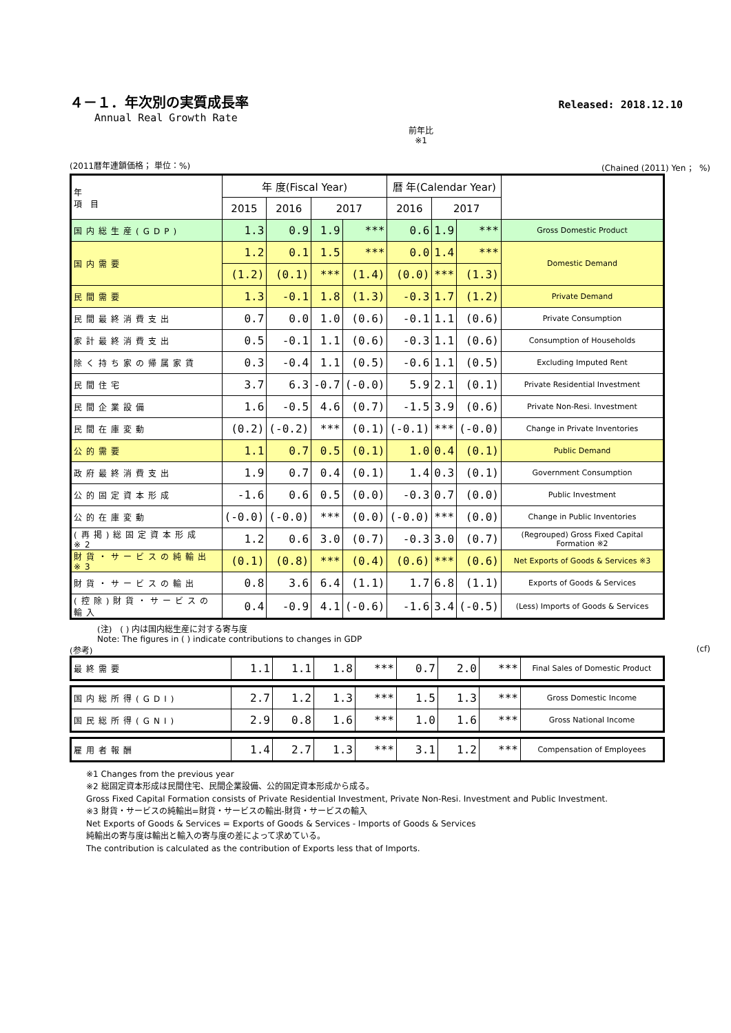４－１．年次別の実質成長率 Released: 2018.12.10
Annual Real Growth Rate
前年比
※1
(2011暦年連鎖価格； 単位：%) (Chained (2011) Yen ； %)
| 年 項 目 | 年 度(Fiscal Year) | | | | 暦 年(Calendar Year) | | | |
| --- | --- | --- | --- | --- | --- | --- | --- | --- |
| | 2015 | 2016 | 2017 | | 2016 | 2017 | | |
| 国内総生産(GDP) | 1.3 | 0.9 | 1.9 | *** | 0.6 | 1.9 | *** | Gross Domestic Product |
| 国内需要 | 1.2 | 0.1 | 1.5 | *** | 0.0 | 1.4 | *** | Domestic Demand |
| | (1.2) | (0.1) | *** | (1.4) | (0.0) | *** | (1.3) | |
| 民間需要 | 1.3 | -0.1 | 1.8 | (1.3) | -0.3 | 1.7 | (1.2) | Private Demand |
| 民間最終消費支出 | 0.7 | 0.0 | 1.0 | (0.6) | -0.1 | 1.1 | (0.6) | Private Consumption |
| 家計最終消費支出 | 0.5 | -0.1 | 1.1 | (0.6) | -0.3 | 1.1 | (0.6) | Consumption of Households |
| 除く持ち家の帰属家賃 | 0.3 | -0.4 | 1.1 | (0.5) | -0.6 | 1.1 | (0.5) | Excluding Imputed Rent |
| 民間住宅 | 3.7 | 6.3 | -0.7 | (-0.0) | 5.9 | 2.1 | (0.1) | Private Residential Investment |
| 民間企業設備 | 1.6 | -0.5 | 4.6 | (0.7) | -1.5 | 3.9 | (0.6) | Private Non-Resi. Investment |
| 民間在庫変動 | (0.2) | (-0.2) | *** | (0.1) | (-0.1) | *** | (-0.0) | Change in Private Inventories |
| 公的需要 | 1.1 | 0.7 | 0.5 | (0.1) | 1.0 | 0.4 | (0.1) | Public Demand |
| 政府最終消費支出 | 1.9 | 0.7 | 0.4 | (0.1) | 1.4 | 0.3 | (0.1) | Government Consumption |
| 公的固定資本形成 | -1.6 | 0.6 | 0.5 | (0.0) | -0.3 | 0.7 | (0.0) | Public Investment |
| 公的在庫変動 | (-0.0) | (-0.0) | *** | (0.0) | (-0.0) | *** | (0.0) | Change in Public Inventories |
| (再掲)総固定資本形成 ※2 | 1.2 | 0.6 | 3.0 | (0.7) | -0.3 | 3.0 | (0.7) | (Regrouped) Gross Fixed Capital Formation ※2 |
| 財貨・サービスの純輸出 ※3 | (0.1) | (0.8) | *** | (0.4) | (0.6) | *** | (0.6) | Net Exports of Goods & Services ※3 |
| 財貨・サービスの輸出 | 0.8 | 3.6 | 6.4 | (1.1) | 1.7 | 6.8 | (1.1) | Exports of Goods & Services |
| (控除)財貨・サービスの輸入 | 0.4 | -0.9 | 4.1 | (-0.6) | -1.6 | 3.4 | (-0.5) | (Less) Imports of Goods & Services |
(注)　( ) 内は国内総生産に対する寄与度
Note: The figures in ( ) indicate contributions to changes in GDP
(参考) (cf)
| 最終需要 | 1.1 | 1.1 | 1.8 | *** | 0.7 | 2.0 | *** | Final Sales of Domestic Product |
| 国内総所得(GDI) | 2.7 | 1.2 | 1.3 | *** | 1.5 | 1.3 | *** | Gross Domestic Income |
| 国民総所得(GNI) | 2.9 | 0.8 | 1.6 | *** | 1.0 | 1.6 | *** | Gross National Income |
| 雇用者報酬 | 1.4 | 2.7 | 1.3 | *** | 3.1 | 1.2 | *** | Compensation of Employees |
※1 Changes from the previous year
※2 総固定資本形成は民間住宅、民間企業設備、公的固定資本形成から成る。
Gross Fixed Capital Formation consists of Private Residential Investment, Private Non-Resi. Investment and Public Investment.
※3 財貨・サービスの純輸出=財貨・サービスの輸出-財貨・サービスの輸入
Net Exports of Goods & Services = Exports of Goods & Services - Imports of Goods & Services
純輸出の寄与度は輸出と輸入の寄与度の差によって求めている。
The contribution is calculated as the contribution of Exports less that of Imports.